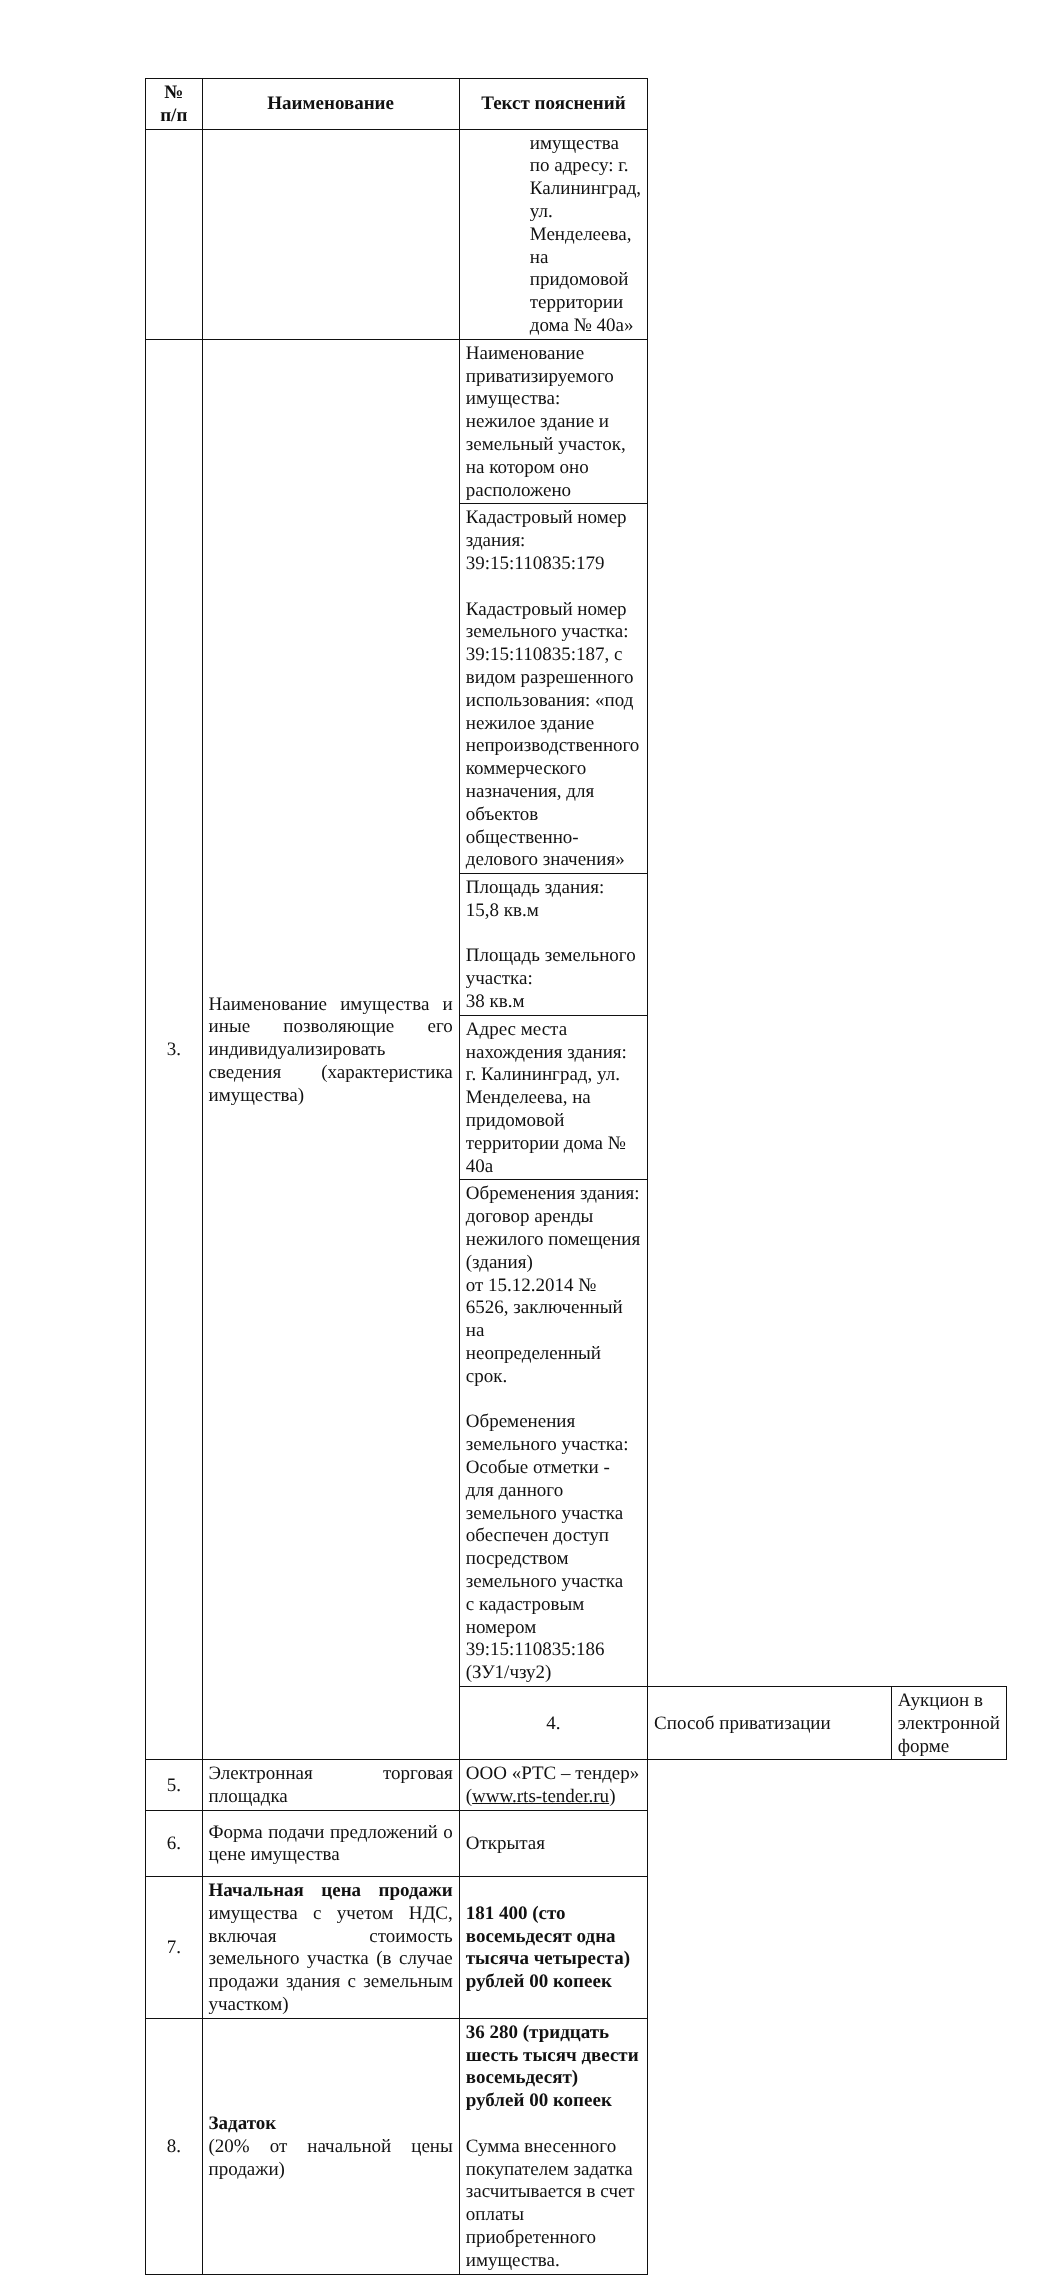| № п/п | Наименование | Текст пояснений | | |
| --- | --- | --- | --- | --- |
| | | имущества по адресу: г. Калининград, ул. Менделеева, на придомовой территории дома № 40а» | | |
| 3. | Наименование имущества и иные позволяющие его индивидуализировать сведения (характеристика имущества) | Наименование приватизируемого имущества: нежилое здание и земельный участок, на котором оно расположено | | |
| | | Кадастровый номер здания: 39:15:110835:179 Кадастровый номер земельного участка: 39:15:110835:187, с видом разрешенного использования: «под нежилое здание непроизводственного коммерческого назначения, для объектов общественно-делового значения» | | |
| | | Площадь здания: 15,8 кв.м Площадь земельного участка: 38 кв.м | | |
| | | Адрес места нахождения здания: г. Калининград, ул. Менделеева, на придомовой территории дома № 40а | | |
| | | Обременения здания: договор аренды нежилого помещения (здания) от 15.12.2014 № 6526, заключенный на неопределенный срок. Обременения земельного участка: Особые отметки - для данного земельного участка обеспечен доступ посредством земельного участка с кадастровым номером 39:15:110835:186 (ЗУ1/чзу2) | | |
| | | 4. | Способ приватизации | Аукцион в электронной форме |
| 5. | Электронная торговая площадка | ООО «РТС – тендер» ( www.rts-tender.ru ) | | |
| 6. | Форма подачи предложений о цене имущества | Открытая | | |
| 7. | Начальная цена продажи имущества с учетом НДС, включая стоимость земельного участка (в случае продажи здания с земельным участком) | 181 400 (сто восемьдесят одна тысяча четыреста) рублей 00 копеек | | |
| 8. | Задаток (20% от начальной цены продажи) | 36 280 (тридцать шесть тысяч двести восемьдесят) рублей 00 копеек Сумма внесенного покупателем задатка засчитывается в счет оплаты приобретенного имущества. | | |